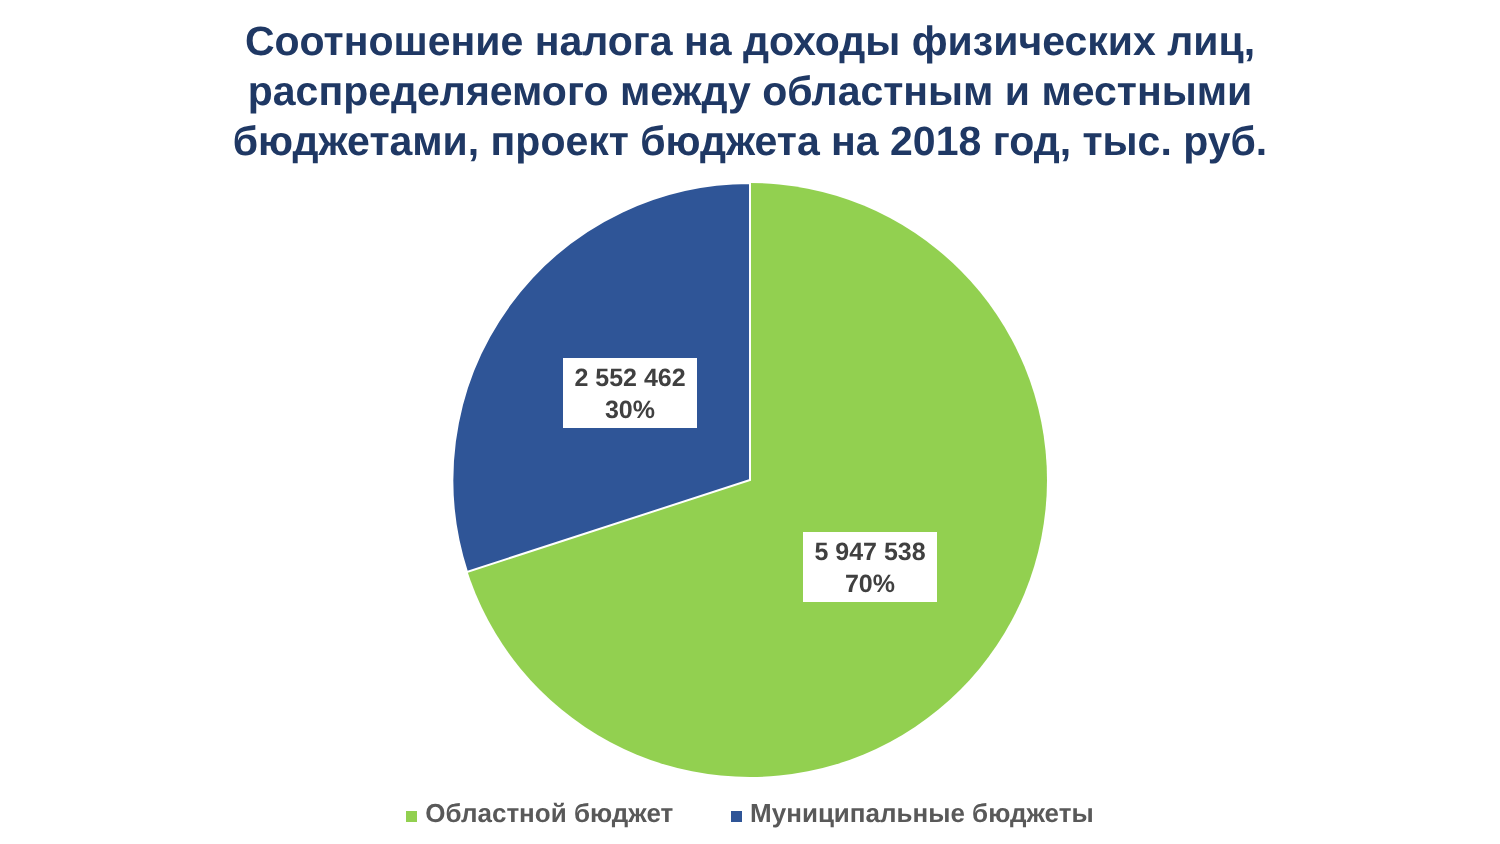Соотношение налога на доходы физических лиц,
распределяемого между областным и местными
бюджетами, проект бюджета на 2018 год, тыс. руб.
2 552 462
30%
5 947 538
70%
Областной бюджет Муниципальные бюджеты